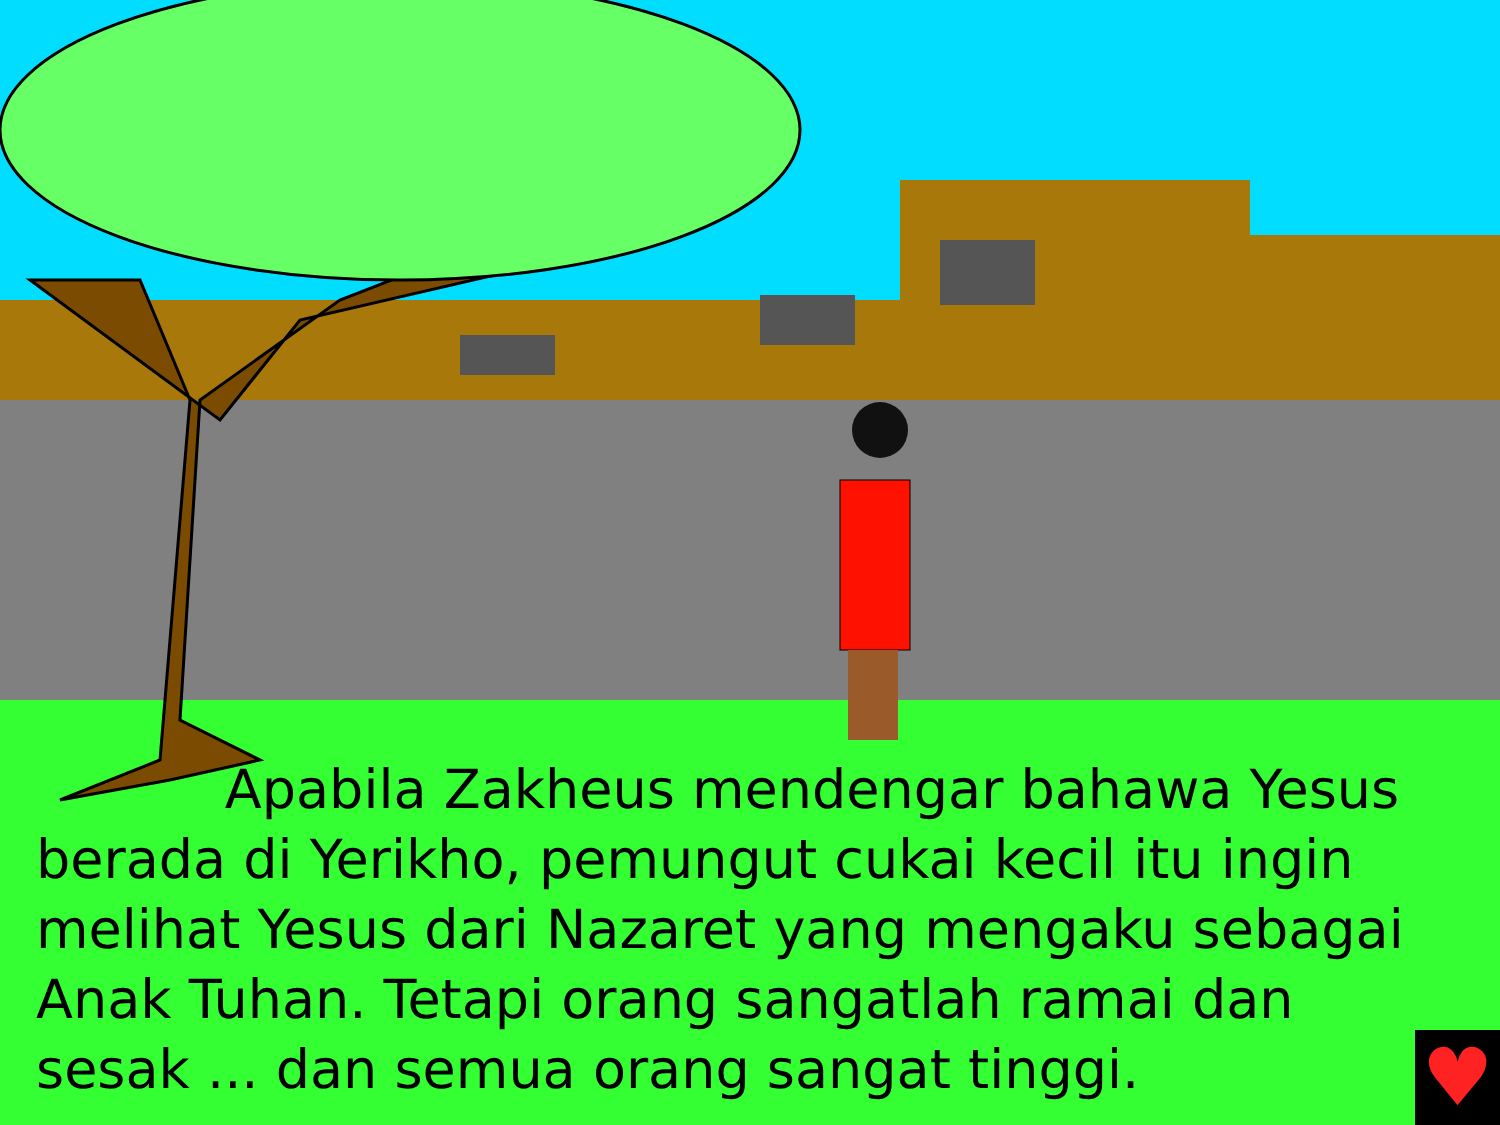Apabila Zakheus mendengar bahawa Yesus berada di Yerikho, pemungut cukai kecil itu ingin melihat Yesus dari Nazaret yang mengaku sebagai Anak Tuhan. Tetapi orang sangatlah ramai dan sesak ... dan semua orang sangat tinggi.
♥